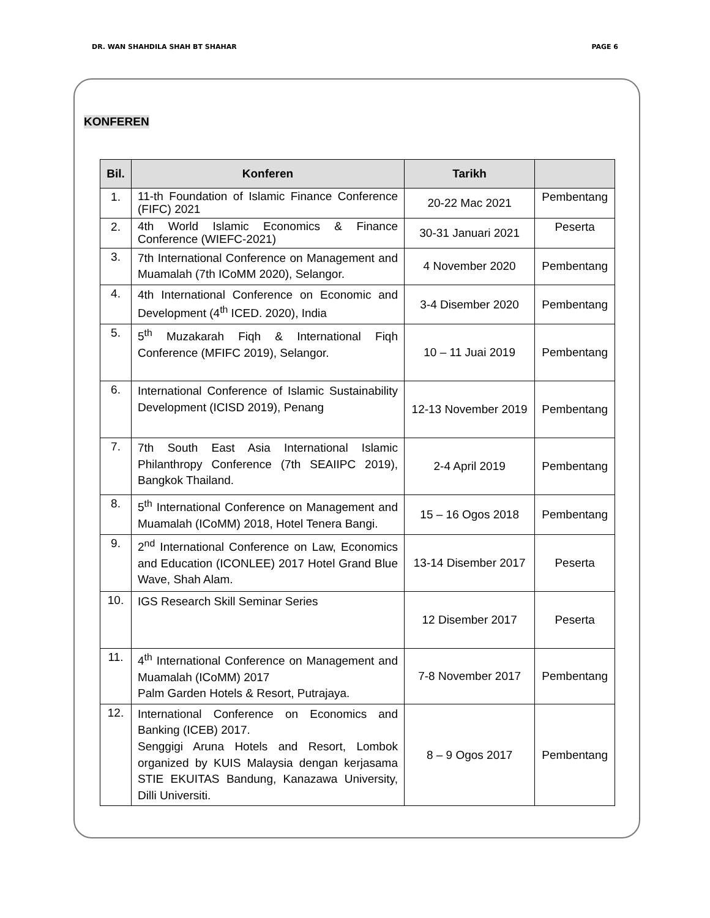DR. WAN SHAHDILA SHAH BT SHAHAR PAGE 6
KONFEREN
| Bil. | Konferen | Tarikh | |
| --- | --- | --- | --- |
| 1. | 11-th Foundation of Islamic Finance Conference (FIFC) 2021 | 20-22 Mac 2021 | Pembentang |
| 2. | 4th World Islamic Economics & Finance Conference (WIEFC-2021) | 30-31 Januari 2021 | Peserta |
| 3. | 7th International Conference on Management and Muamalah (7th ICoMM 2020), Selangor. | 4 November 2020 | Pembentang |
| 4. | 4th International Conference on Economic and Development (4<sup>th</sup> ICED. 2020), India | 3-4 Disember 2020 | Pembentang |
| 5. | 5<sup>th</sup> Muzakarah Fiqh & International Fiqh Conference (MFIFC 2019), Selangor. | 10 – 11 Juai 2019 | Pembentang |
| 6. | International Conference of Islamic Sustainability Development (ICISD 2019), Penang | 12-13 November 2019 | Pembentang |
| 7. | 7th South East Asia International Islamic Philanthropy Conference (7th SEAIIPC 2019), Bangkok Thailand. | 2-4 April 2019 | Pembentang |
| 8. | 5<sup>th</sup> International Conference on Management and Muamalah (ICoMM) 2018, Hotel Tenera Bangi. | 15 – 16 Ogos 2018 | Pembentang |
| 9. | 2<sup>nd</sup> International Conference on Law, Economics and Education (ICONLEE) 2017 Hotel Grand Blue Wave, Shah Alam. | 13-14 Disember 2017 | Peserta |
| 10. | IGS Research Skill Seminar Series | 12 Disember 2017 | Peserta |
| 11. | 4<sup>th</sup> International Conference on Management and Muamalah (ICoMM) 2017 Palm Garden Hotels & Resort, Putrajaya. | 7-8 November 2017 | Pembentang |
| 12. | International Conference on Economics and Banking (ICEB) 2017. Senggigi Aruna Hotels and Resort, Lombok organized by KUIS Malaysia dengan kerjasama STIE EKUITAS Bandung, Kanazawa University, Dilli Universiti. | 8 – 9 Ogos 2017 | Pembentang |